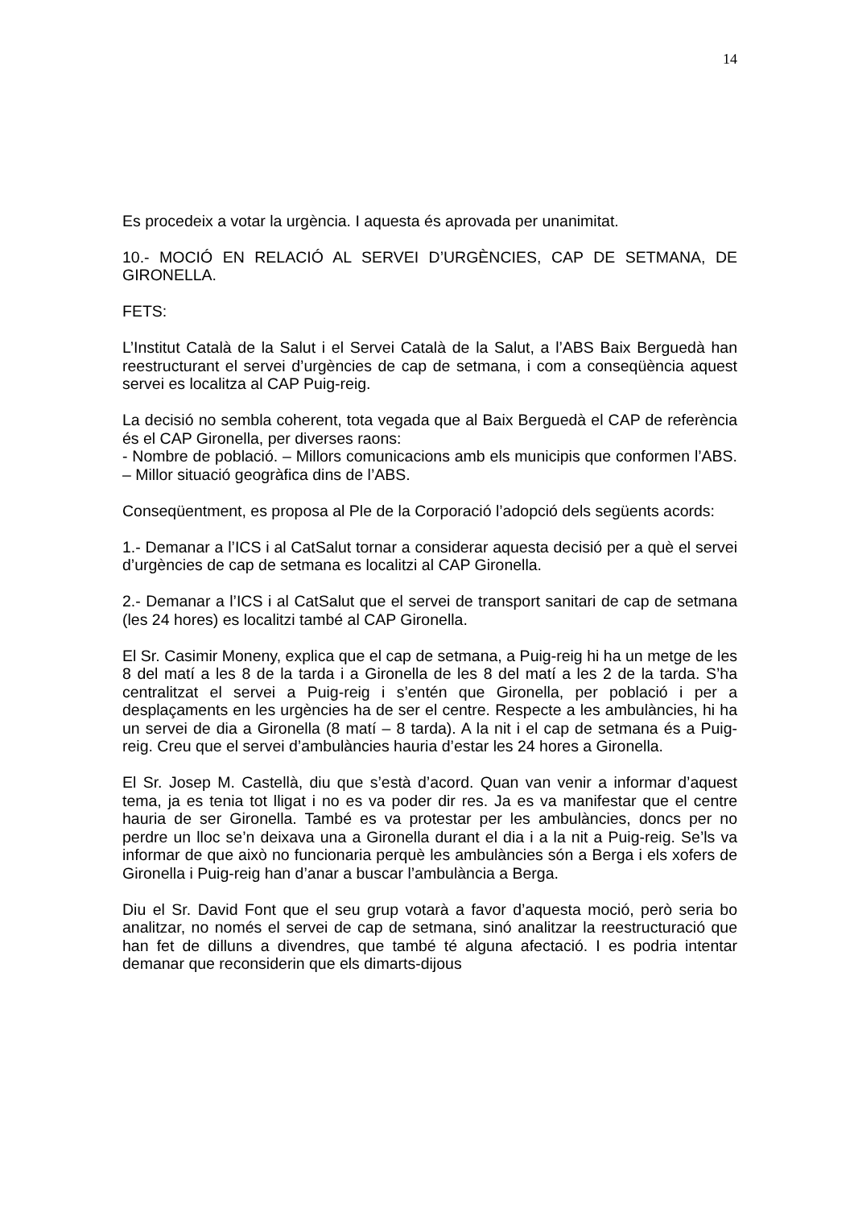14
Es procedeix a votar la urgència. I aquesta és aprovada per unanimitat.
10.- MOCIÓ EN RELACIÓ AL SERVEI D’URGÈNCIES, CAP DE SETMANA, DE GIRONELLA.
FETS:
L’Institut Català de la Salut i el Servei Català de la Salut, a l’ABS Baix Berguedà han reestructurant el servei d’urgències de cap de setmana, i com a conseqüència aquest servei es localitza al CAP Puig-reig.
La decisió no sembla coherent, tota vegada que al Baix Berguedà el CAP de referència és el CAP Gironella, per diverses raons:
- Nombre de població. – Millors comunicacions amb els municipis que conformen l’ABS. – Millor situació geogràfica dins de l’ABS.
Conseqüentment, es proposa al Ple de la Corporació l’adopció dels següents acords:
1.- Demanar a l’ICS i al CatSalut tornar a considerar aquesta decisió per a què el servei d’urgències de cap de setmana es localitzi al CAP Gironella.
2.- Demanar a l’ICS i al CatSalut que el servei de transport sanitari de cap de setmana (les 24 hores) es localitzi també al CAP Gironella.
El Sr. Casimir Moneny, explica que el cap de setmana, a Puig-reig hi ha un metge de les 8 del matí a les 8 de la tarda i a Gironella de les 8 del matí a les 2 de la tarda. S’ha centralitzat el servei a Puig-reig i s’entén que Gironella, per població i per a desplaçaments en les urgències ha de ser el centre. Respecte a les ambulàncies, hi ha un servei de dia a Gironella (8 matí – 8 tarda). A la nit i el cap de setmana és a Puig-reig. Creu que el servei d’ambulàncies hauria d’estar les 24 hores a Gironella.
El Sr. Josep M. Castellà, diu que s’està d’acord. Quan van venir a informar d’aquest tema, ja es tenia tot lligat i no es va poder dir res. Ja es va manifestar que el centre hauria de ser Gironella. També es va protestar per les ambulàncies, doncs per no perdre un lloc se’n deixava una a Gironella durant el dia i a la nit a Puig-reig. Se’ls va informar de que això no funcionaria perquè les ambulàncies són a Berga i els xofers de Gironella i Puig-reig han d’anar a buscar l’ambulància a Berga.
Diu el Sr. David Font que el seu grup votarà a favor d’aquesta moció, però seria bo analitzar, no només el servei de cap de setmana, sinó analitzar la reestructuració que han fet de dilluns a divendres, que també té alguna afectació. I es podria intentar demanar que reconsiderin que els dimarts-dijous